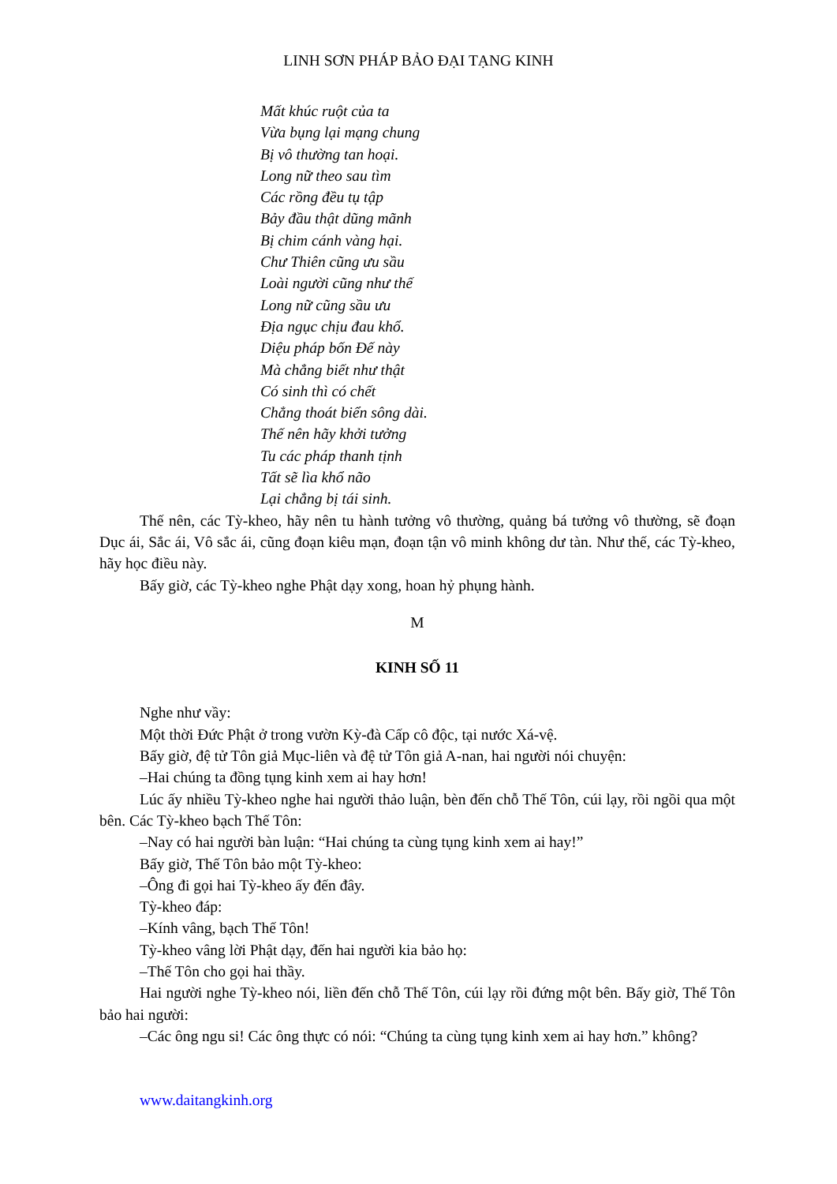LINH SƠN PHÁP BẢO ĐẠI TẠNG KINH
Mất khúc ruột của ta
Vừa bụng lại mạng chung
Bị vô thường tan hoại.
Long nữ theo sau tìm
Các rồng đều tụ tập
Bảy đầu thật dũng mãnh
Bị chim cánh vàng hại.
Chư Thiên cũng ưu sầu
Loài người cũng như thế
Long nữ cũng sầu ưu
Địa ngục chịu đau khổ.
Diệu pháp bốn Đế này
Mà chẳng biết như thật
Có sinh thì có chết
Chẳng thoát biển sông dài.
Thế nên hãy khởi tưởng
Tu các pháp thanh tịnh
Tất sẽ lìa khổ não
Lại chẳng bị tái sinh.
Thế nên, các Tỳ-kheo, hãy nên tu hành tưởng vô thường, quảng bá tưởng vô thường, sẽ đoạn Dục ái, Sắc ái, Vô sắc ái, cũng đoạn kiêu mạn, đoạn tận vô minh không dư tàn. Như thế, các Tỳ-kheo, hãy học điều này.
Bấy giờ, các Tỳ-kheo nghe Phật dạy xong, hoan hỷ phụng hành.
M
KINH SỐ 11
Nghe như vầy:
Một thời Đức Phật ở trong vườn Kỳ-đà Cấp cô độc, tại nước Xá-vệ.
Bấy giờ, đệ tử Tôn giả Mục-liên và đệ tử Tôn giả A-nan, hai người nói chuyện:
–Hai chúng ta đồng tụng kinh xem ai hay hơn!
Lúc ấy nhiều Tỳ-kheo nghe hai người thảo luận, bèn đến chỗ Thế Tôn, cúi lạy, rồi ngồi qua một bên. Các Tỳ-kheo bạch Thế Tôn:
–Nay có hai người bàn luận: “Hai chúng ta cùng tụng kinh xem ai hay!”
Bấy giờ, Thế Tôn bảo một Tỳ-kheo:
–Ông đi gọi hai Tỳ-kheo ấy đến đây.
Tỳ-kheo đáp:
–Kính vâng, bạch Thế Tôn!
Tỳ-kheo vâng lời Phật dạy, đến hai người kia bảo họ:
–Thế Tôn cho gọi hai thầy.
Hai người nghe Tỳ-kheo nói, liền đến chỗ Thế Tôn, cúi lạy rồi đứng một bên. Bấy giờ, Thế Tôn bảo hai người:
–Các ông ngu si! Các ông thực có nói: “Chúng ta cùng tụng kinh xem ai hay hơn.” không?
www.daitangkinh.org